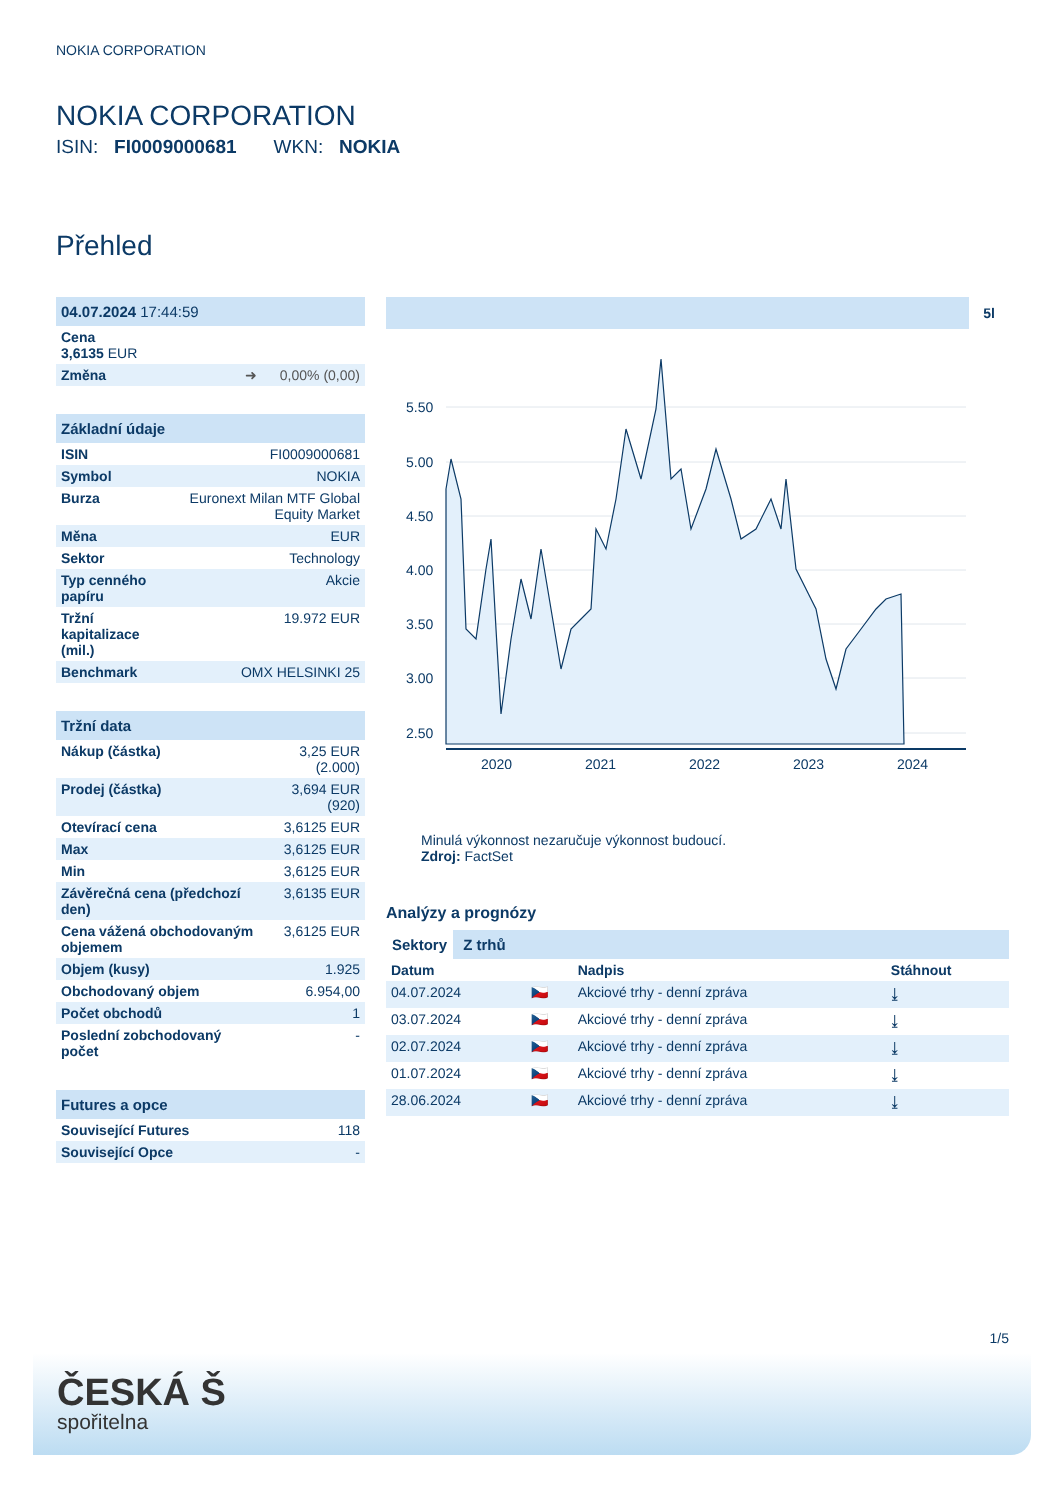NOKIA CORPORATION
NOKIA CORPORATION
ISIN: FI0009000681 WKN: NOKIA
Přehled
| 04.07.2024 17:44:59 |
| --- |
| Cena 3,6135 EUR |
| Změna ➜ 0,00% (0,00) |
| Základní údaje | |
| --- | --- |
| ISIN | FI0009000681 |
| Symbol | NOKIA |
| Burza | Euronext Milan MTF Global Equity Market |
| Měna | EUR |
| Sektor | Technology |
| Typ cenného papíru | Akcie |
| Tržní kapitalizace (mil.) | 19.972 EUR |
| Benchmark | OMX HELSINKI 25 |
| Tržní data | |
| --- | --- |
| Nákup (částka) | 3,25 EUR (2.000) |
| Prodej (částka) | 3,694 EUR (920) |
| Otevírací cena | 3,6125 EUR |
| Max | 3,6125 EUR |
| Min | 3,6125 EUR |
| Závěrečná cena (předchozí den) | 3,6135 EUR |
| Cena vážená obchodovaným objemem | 3,6125 EUR |
| Objem (kusy) | 1.925 |
| Obchodovaný objem | 6.954,00 |
| Počet obchodů | 1 |
| Poslední zobchodovaný počet | - |
| Futures a opce | |
| --- | --- |
| Související Futures | 118 |
| Související Opce | - |
5l
5.50
5.00
4.50
4.00
3.50
3.00
2.50
2020
2021
2022
2023
2024
Minulá výkonnost nezaručuje výkonnost budoucí.
Zdroj: FactSet
Analýzy a prognózy
Sektory Z trhů
| Datum | | Nadpis | Stáhnout |
| 04.07.2024 | 🇨🇿 | Akciové trhy - denní zpráva | ⤓ |
| 03.07.2024 | 🇨🇿 | Akciové trhy - denní zpráva | ⤓ |
| 02.07.2024 | 🇨🇿 | Akciové trhy - denní zpráva | ⤓ |
| 01.07.2024 | 🇨🇿 | Akciové trhy - denní zpráva | ⤓ |
| 28.06.2024 | 🇨🇿 | Akciové trhy - denní zpráva | ⤓ |
1/5
ČESKÁ Š
spořitelna